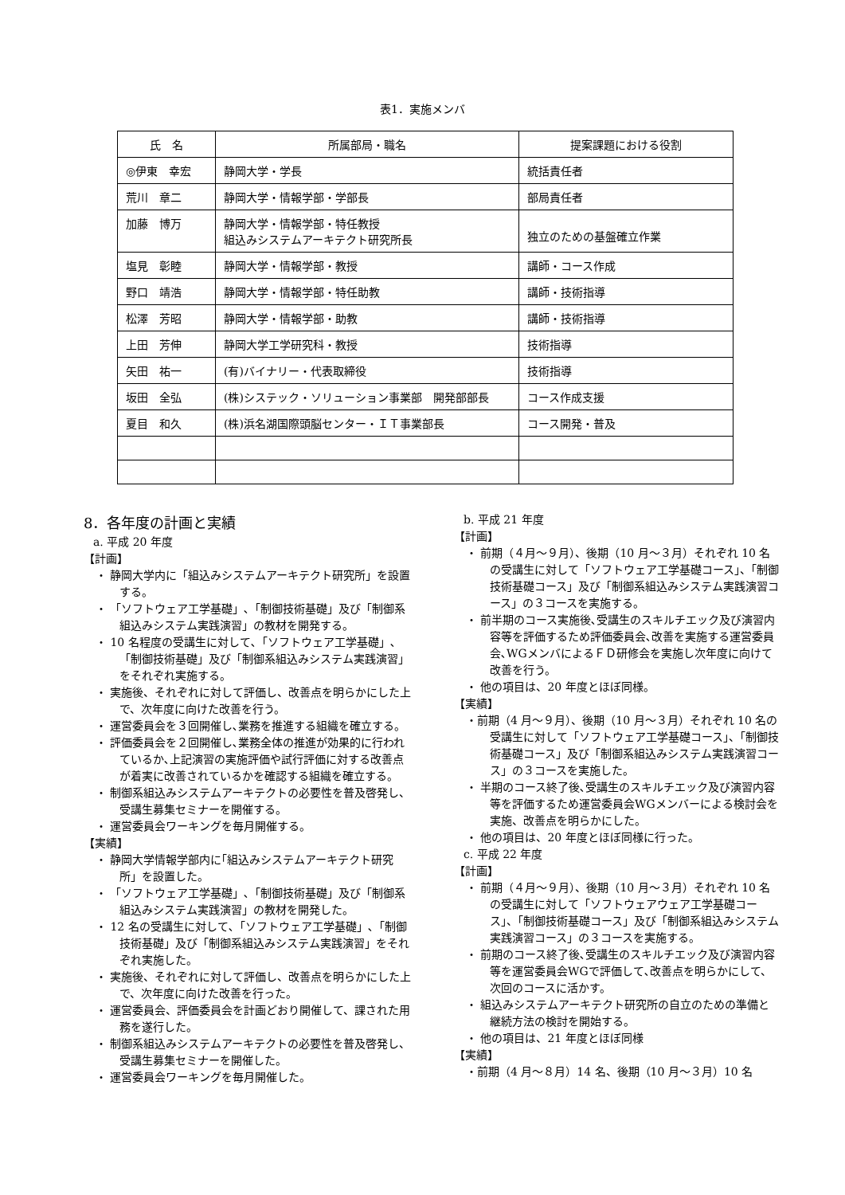表1．実施メンバ
| 氏 名 | 所属部局・職名 | 提案課題における役割 |
| ◎伊東 幸宏 | 静岡大学・学長 | 統括責任者 |
| 荒川 章二 | 静岡大学・情報学部・学部長 | 部局責任者 |
| 加藤 博万 | 静岡大学・情報学部・特任教授 組込みシステムアーキテクト研究所長 | 独立のための基盤確立作業 |
| 塩見 彰睦 | 静岡大学・情報学部・教授 | 講師・コース作成 |
| 野口 靖浩 | 静岡大学・情報学部・特任助教 | 講師・技術指導 |
| 松澤 芳昭 | 静岡大学・情報学部・助教 | 講師・技術指導 |
| 上田 芳伸 | 静岡大学工学研究科・教授 | 技術指導 |
| 矢田 祐一 | (有)バイナリー・代表取締役 | 技術指導 |
| 坂田 全弘 | (株)システック・ソリューション事業部 開発部部長 | コース作成支援 |
| 夏目 和久 | (株)浜名湖国際頭脳センター・ＩＴ事業部長 | コース開発・普及 |
8．各年度の計画と実績
a. 平成 20 年度
【計画】
・ 静岡大学内に「組込みシステムアーキテクト研究所」を設置する。
・ 「ソフトウェア工学基礎」､「制御技術基礎」及び「制御系組込みシステム実践演習」の教材を開発する。
・ 10 名程度の受講生に対して､「ソフトウェア工学基礎」､「制御技術基礎」及び「制御系組込みシステム実践演習」をそれぞれ実施する。
・ 実施後、それぞれに対して評価し、改善点を明らかにした上で、次年度に向けた改善を行う。
・ 運営委員会を３回開催し､業務を推進する組織を確立する。
・ 評価委員会を２回開催し､業務全体の推進が効果的に行われているか､上記演習の実施評価や試行評価に対する改善点が着実に改善されているかを確認する組織を確立する。
・ 制御系組込みシステムアーキテクトの必要性を普及啓発し、受講生募集セミナーを開催する。
・ 運営委員会ワーキングを毎月開催する。
【実績】
・ 静岡大学情報学部内に｢組込みシステムアーキテクト研究所」を設置した。
・ 「ソフトウェア工学基礎」､「制御技術基礎」及び「制御系組込みシステム実践演習」の教材を開発した。
・ 12 名の受講生に対して､「ソフトウェア工学基礎」､「制御技術基礎」及び「制御系組込みシステム実践演習」をそれぞれ実施した。
・ 実施後、それぞれに対して評価し、改善点を明らかにした上で、次年度に向けた改善を行った。
・ 運営委員会、評価委員会を計画どおり開催して、課された用務を遂行した。
・ 制御系組込みシステムアーキテクトの必要性を普及啓発し、受講生募集セミナーを開催した。
・ 運営委員会ワーキングを毎月開催した。
b. 平成 21 年度
【計画】
・ 前期（４月～９月）、後期（10 月～３月）それぞれ 10 名の受講生に対して「ソフトウェア工学基礎コース」、「制御技術基礎コース」及び「制御系組込みシステム実践演習コース」の３コースを実施する。
・ 前半期のコース実施後､受講生のスキルチエック及び演習内容等を評価するため評価委員会､改善を実施する運営委員会､WGメンバによるＦＤ研修会を実施し次年度に向けて改善を行う。
・ 他の項目は、20 年度とほぼ同様。
【実績】
・前期（4 月～９月）、後期（10 月～３月）それぞれ 10 名の受講生に対して「ソフトウェア工学基礎コース」、「制御技術基礎コース」及び「制御系組込みシステム実践演習コース」の３コースを実施した。
・ 半期のコース終了後､受講生のスキルチエック及び演習内容等を評価するため運営委員会WGメンバーによる検討会を実施、改善点を明らかにした。
・ 他の項目は、20 年度とほぼ同様に行った。
c. 平成 22 年度
【計画】
・ 前期（４月～９月）、後期（10 月～３月）それぞれ 10 名の受講生に対して「ソフトウェアウェア工学基礎コース」、「制御技術基礎コース」及び「制御系組込みシステム実践演習コース」の３コースを実施する。
・ 前期のコース終了後､受講生のスキルチエック及び演習内容等を運営委員会WGで評価して､改善点を明らかにして、次回のコースに活かす。
・ 組込みシステムアーキテクト研究所の自立のための準備と継続方法の検討を開始する。
・ 他の項目は、21 年度とほぼ同様
【実績】
・前期（4 月～８月）14 名、後期（10 月～３月）10 名